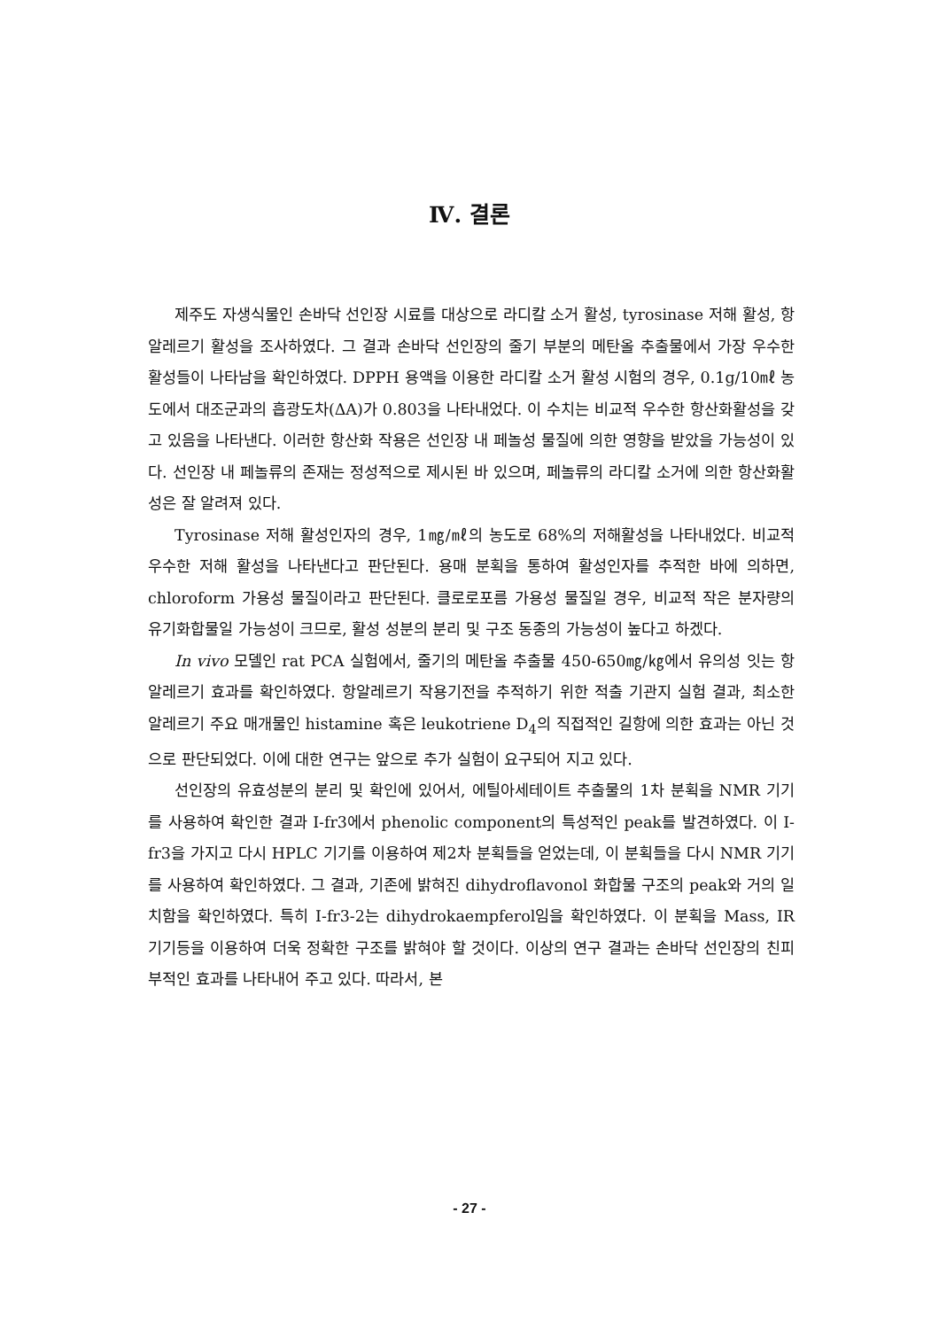Ⅳ. 결론
제주도 자생식물인 손바닥 선인장 시료를 대상으로 라디칼 소거 활성, tyrosinase 저해 활성, 항알레르기 활성을 조사하였다. 그 결과 손바닥 선인장의 줄기 부분의 메탄올 추출물에서 가장 우수한 활성들이 나타남을 확인하였다. DPPH 용액을 이용한 라디칼 소거 활성 시험의 경우, 0.1g/10㎖ 농도에서 대조군과의 흡광도차(ΔA)가 0.803을 나타내었다. 이 수치는 비교적 우수한 항산화활성을 갖고 있음을 나타낸다. 이러한 항산화 작용은 선인장 내 페놀성 물질에 의한 영향을 받았을 가능성이 있다. 선인장 내 페놀류의 존재는 정성적으로 제시된 바 있으며, 페놀류의 라디칼 소거에 의한 항산화활성은 잘 알려져 있다.
Tyrosinase 저해 활성인자의 경우, 1㎎/㎖의 농도로 68%의 저해활성을 나타내었다. 비교적 우수한 저해 활성을 나타낸다고 판단된다. 용매 분획을 통하여 활성인자를 추적한 바에 의하면, chloroform 가용성 물질이라고 판단된다. 클로로포름 가용성 물질일 경우, 비교적 작은 분자량의 유기화합물일 가능성이 크므로, 활성 성분의 분리 및 구조 동종의 가능성이 높다고 하겠다.
In vivo 모델인 rat PCA 실험에서, 줄기의 메탄올 추출물 450-650㎎/㎏에서 유의성 잇는 항알레르기 효과를 확인하였다. 항알레르기 작용기전을 추적하기 위한 적출 기관지 실험 결과, 최소한 알레르기 주요 매개물인 histamine 혹은 leukotriene D<sub>4</sub>의 직접적인 길항에 의한 효과는 아닌 것으로 판단되었다. 이에 대한 연구는 앞으로 추가 실험이 요구되어 지고 있다.
선인장의 유효성분의 분리 및 확인에 있어서, 에틸아세테이트 추출물의 1차 분획을 NMR 기기를 사용하여 확인한 결과 I-fr3에서 phenolic component의 특성적인 peak를 발견하였다. 이 I-fr3을 가지고 다시 HPLC 기기를 이용하여 제2차 분획들을 얻었는데, 이 분획들을 다시 NMR 기기를 사용하여 확인하였다. 그 결과, 기존에 밝혀진 dihydroflavonol 화합물 구조의 peak와 거의 일치함을 확인하였다. 특히 I-fr3-2는 dihydrokaempferol임을 확인하였다. 이 분획을 Mass, IR 기기등을 이용하여 더욱 정확한 구조를 밝혀야 할 것이다. 이상의 연구 결과는 손바닥 선인장의 친피부적인 효과를 나타내어 주고 있다. 따라서, 본
- 27 -